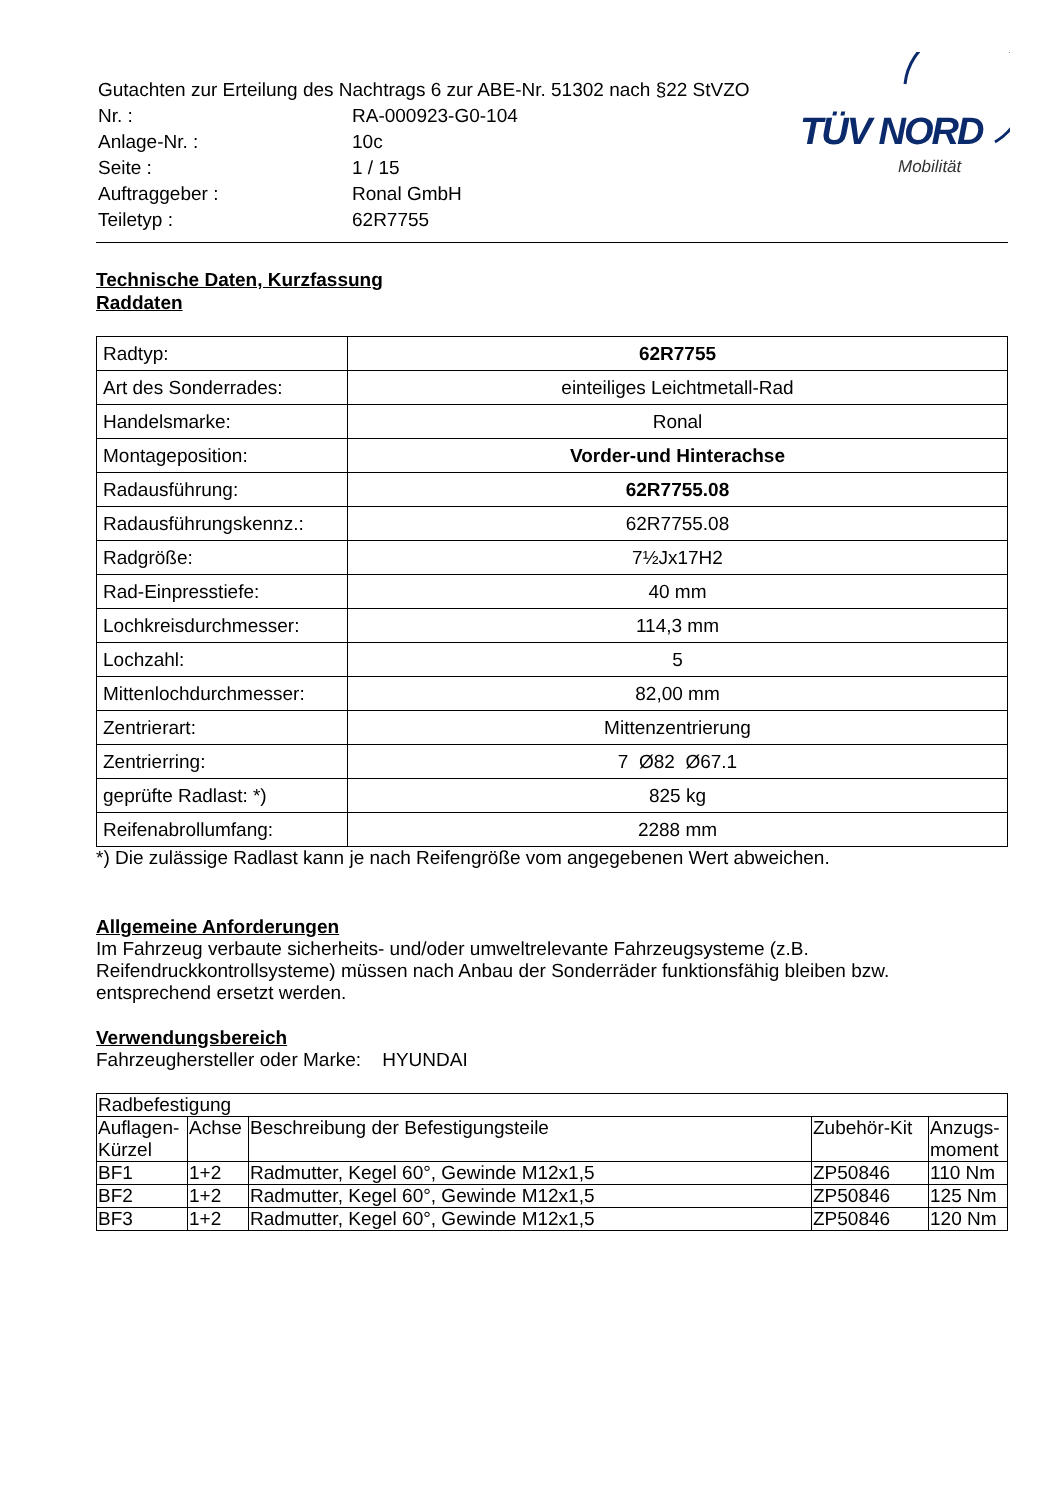| Gutachten zur Erteilung des Nachtrags 6 zur ABE-Nr. 51302 nach §22 StVZO | |
| Nr. : | RA-000923-G0-104 |
| Anlage-Nr. : | 10c |
| Seite : | 1 / 15 |
| Auftraggeber : | Ronal GmbH |
| Teiletyp : | 62R7755 |
TÜV NORD
Mobilität
Technische Daten, Kurzfassung
Raddaten
| Radtyp: | 62R7755 |
| Art des Sonderrades: | einteiliges Leichtmetall-Rad |
| Handelsmarke: | Ronal |
| Montageposition: | Vorder-und Hinterachse |
| Radausführung: | 62R7755.08 |
| Radausführungskennz.: | 62R7755.08 |
| Radgröße: | 7½Jx17H2 |
| Rad-Einpresstiefe: | 40 mm |
| Lochkreisdurchmesser: | 114,3 mm |
| Lochzahl: | 5 |
| Mittenlochdurchmesser: | 82,00 mm |
| Zentrierart: | Mittenzentrierung |
| Zentrierring: | 7 Ø82 Ø67.1 |
| geprüfte Radlast: *) | 825 kg |
| Reifenabrollumfang: | 2288 mm |
*) Die zulässige Radlast kann je nach Reifengröße vom angegebenen Wert abweichen.
Allgemeine Anforderungen
Im Fahrzeug verbaute sicherheits- und/oder umweltrelevante Fahrzeugsysteme (z.B. Reifendruckkontrollsysteme) müssen nach Anbau der Sonderräder funktionsfähig bleiben bzw. entsprechend ersetzt werden.
Verwendungsbereich
Fahrzeughersteller oder Marke: HYUNDAI
| Radbefestigung | | | | |
| Auflagen-Kürzel | Achse | Beschreibung der Befestigungsteile | Zubehör-Kit | Anzugs-moment |
| BF1 | 1+2 | Radmutter, Kegel 60°, Gewinde M12x1,5 | ZP50846 | 110 Nm |
| BF2 | 1+2 | Radmutter, Kegel 60°, Gewinde M12x1,5 | ZP50846 | 125 Nm |
| BF3 | 1+2 | Radmutter, Kegel 60°, Gewinde M12x1,5 | ZP50846 | 120 Nm |